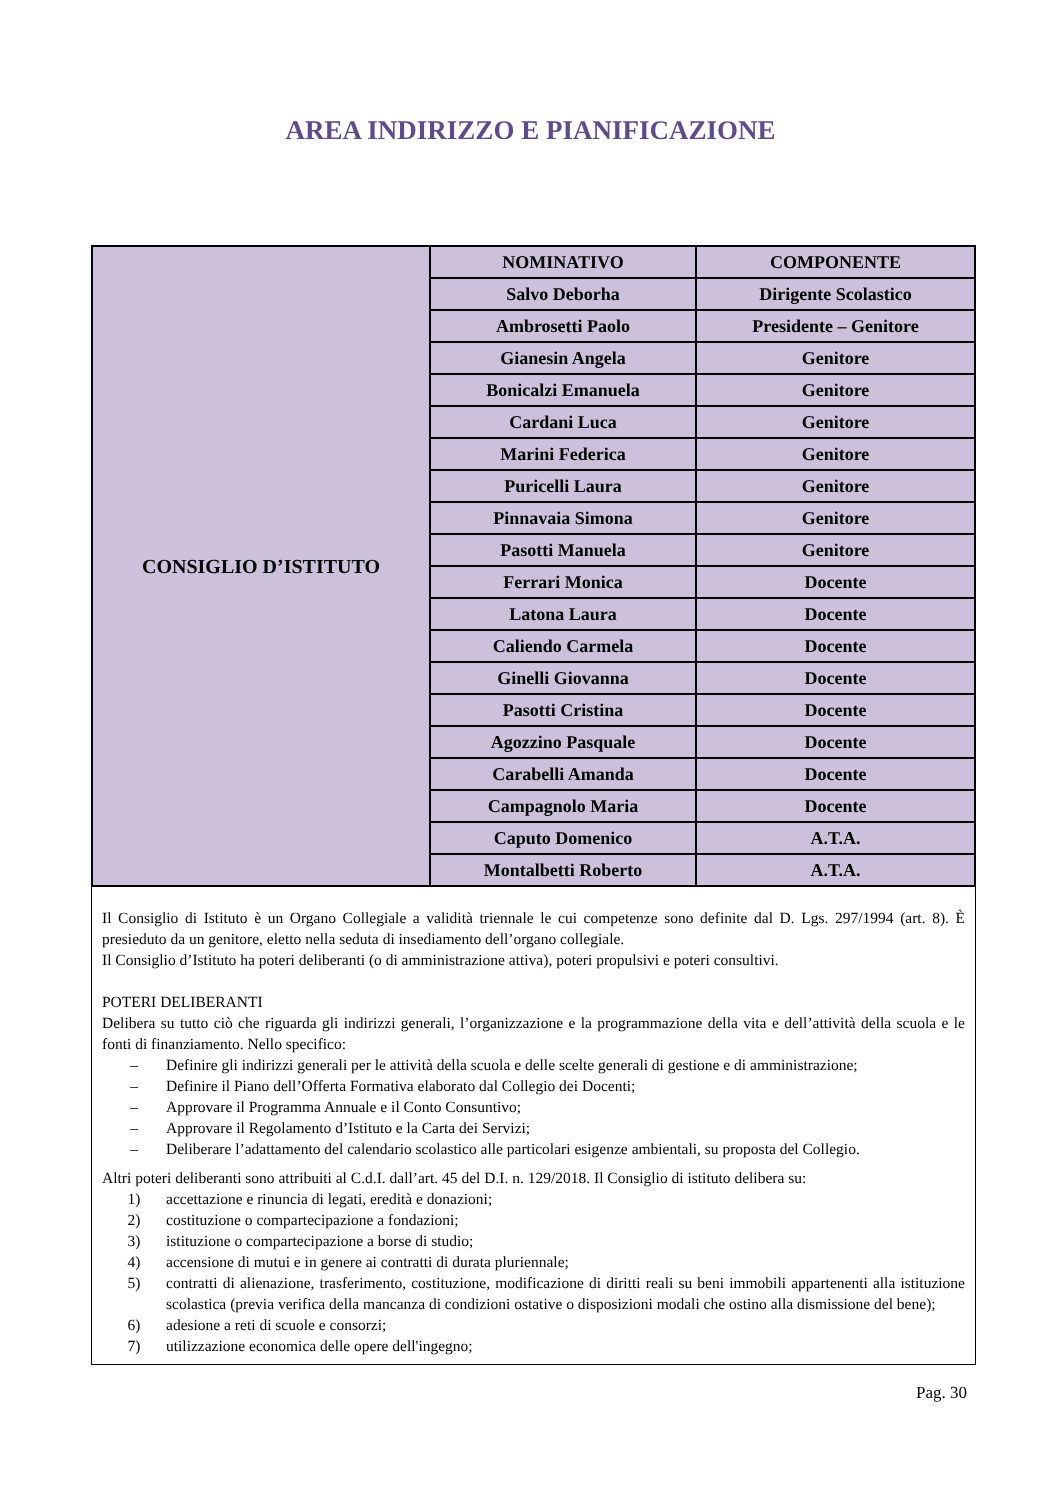AREA INDIRIZZO E PIANIFICAZIONE
| CONSIGLIO D’ISTITUTO | NOMINATIVO | COMPONENTE |
| | Salvo Deborha | Dirigente Scolastico |
| | Ambrosetti Paolo | Presidente – Genitore |
| | Gianesin Angela | Genitore |
| | Bonicalzi Emanuela | Genitore |
| | Cardani Luca | Genitore |
| | Marini Federica | Genitore |
| | Puricelli Laura | Genitore |
| | Pinnavaia Simona | Genitore |
| | Pasotti Manuela | Genitore |
| | Ferrari Monica | Docente |
| | Latona Laura | Docente |
| | Caliendo Carmela | Docente |
| | Ginelli Giovanna | Docente |
| | Pasotti Cristina | Docente |
| | Agozzino Pasquale | Docente |
| | Carabelli Amanda | Docente |
| | Campagnolo Maria | Docente |
| | Caputo Domenico | A.T.A. |
| | Montalbetti Roberto | A.T.A. |
Il Consiglio di Istituto è un Organo Collegiale a validità triennale le cui competenze sono definite dal D. Lgs. 297/1994 (art. 8). È presieduto da un genitore, eletto nella seduta di insediamento dell’organo collegiale.
Il Consiglio d’Istituto ha poteri deliberanti (o di amministrazione attiva), poteri propulsivi e poteri consultivi.
POTERI DELIBERANTI
Delibera su tutto ciò che riguarda gli indirizzi generali, l’organizzazione e la programmazione della vita e dell’attività della scuola e le fonti di finanziamento. Nello specifico:
– Definire gli indirizzi generali per le attività della scuola e delle scelte generali di gestione e di amministrazione;
– Definire il Piano dell’Offerta Formativa elaborato dal Collegio dei Docenti;
– Approvare il Programma Annuale e il Conto Consuntivo;
– Approvare il Regolamento d’Istituto e la Carta dei Servizi;
– Deliberare l’adattamento del calendario scolastico alle particolari esigenze ambientali, su proposta del Collegio.
Altri poteri deliberanti sono attribuiti al C.d.I. dall’art. 45 del D.I. n. 129/2018. Il Consiglio di istituto delibera su:
1) accettazione e rinuncia di legati, eredità e donazioni;
2) costituzione o compartecipazione a fondazioni;
3) istituzione o compartecipazione a borse di studio;
4) accensione di mutui e in genere ai contratti di durata pluriennale;
5) contratti di alienazione, trasferimento, costituzione, modificazione di diritti reali su beni immobili appartenenti alla istituzione scolastica (previa verifica della mancanza di condizioni ostative o disposizioni modali che ostino alla dismissione del bene);
6) adesione a reti di scuole e consorzi;
7) utilizzazione economica delle opere dell'ingegno;
Pag. 30